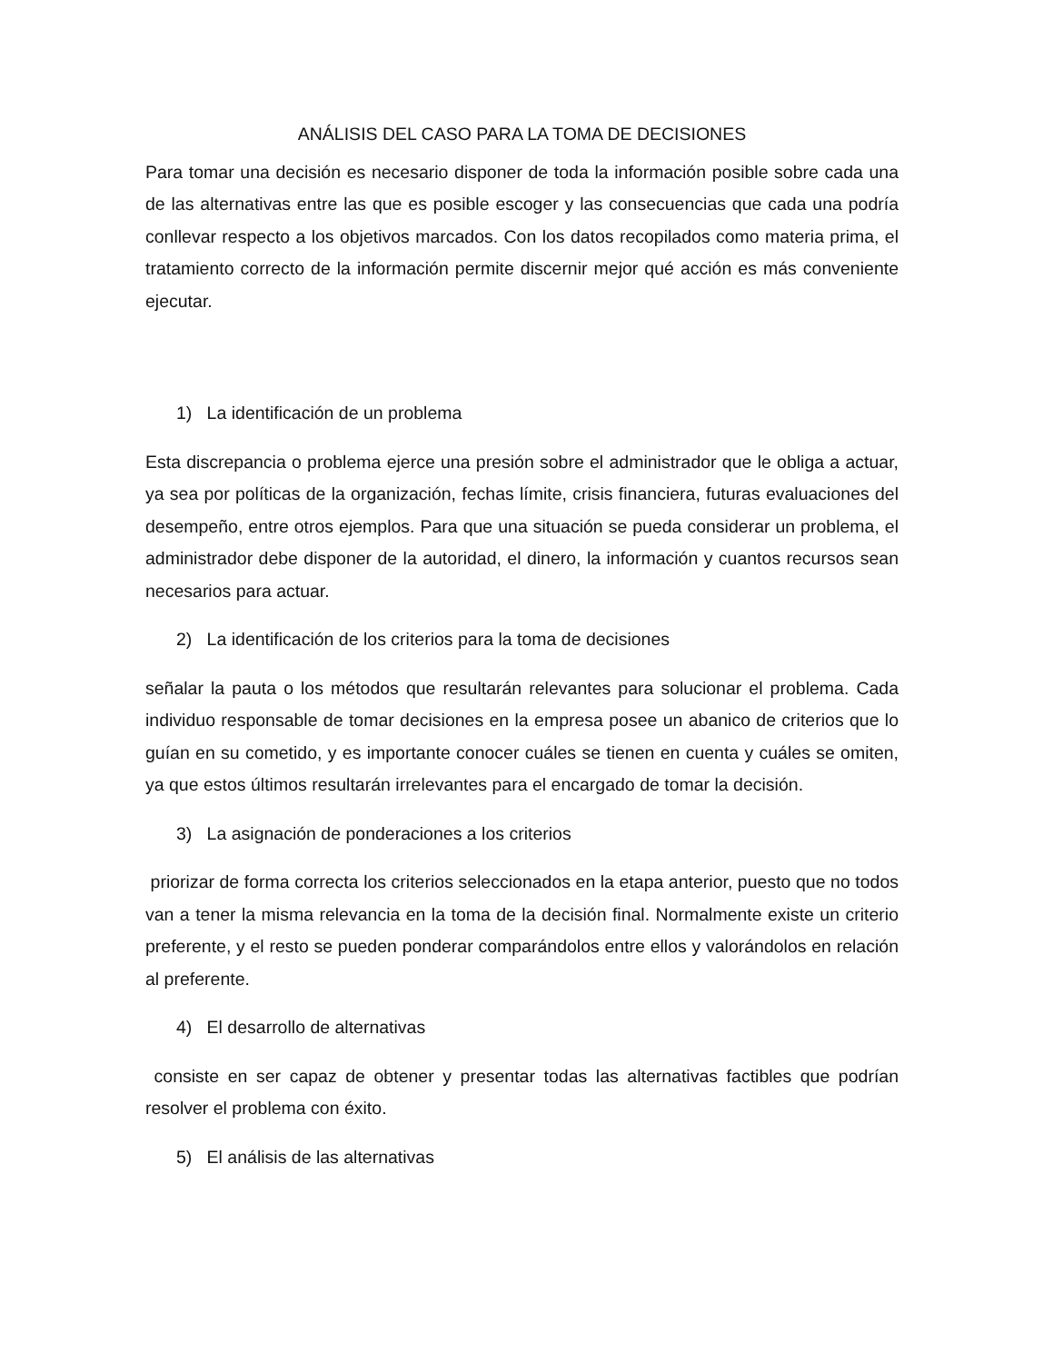ANÁLISIS DEL CASO PARA LA TOMA DE DECISIONES
Para tomar una decisión es necesario disponer de toda la información posible sobre cada una de las alternativas entre las que es posible escoger y las consecuencias que cada una podría conllevar respecto a los objetivos marcados. Con los datos recopilados como materia prima, el tratamiento correcto de la información permite discernir mejor qué acción es más conveniente ejecutar.
1) La identificación de un problema
Esta discrepancia o problema ejerce una presión sobre el administrador que le obliga a actuar, ya sea por políticas de la organización, fechas límite, crisis financiera, futuras evaluaciones del desempeño, entre otros ejemplos. Para que una situación se pueda considerar un problema, el administrador debe disponer de la autoridad, el dinero, la información y cuantos recursos sean necesarios para actuar.
2) La identificación de los criterios para la toma de decisiones
señalar la pauta o los métodos que resultarán relevantes para solucionar el problema. Cada individuo responsable de tomar decisiones en la empresa posee un abanico de criterios que lo guían en su cometido, y es importante conocer cuáles se tienen en cuenta y cuáles se omiten, ya que estos últimos resultarán irrelevantes para el encargado de tomar la decisión.
3) La asignación de ponderaciones a los criterios
priorizar de forma correcta los criterios seleccionados en la etapa anterior, puesto que no todos van a tener la misma relevancia en la toma de la decisión final. Normalmente existe un criterio preferente, y el resto se pueden ponderar comparándolos entre ellos y valorándolos en relación al preferente.
4) El desarrollo de alternativas
consiste en ser capaz de obtener y presentar todas las alternativas factibles que podrían resolver el problema con éxito.
5) El análisis de las alternativas